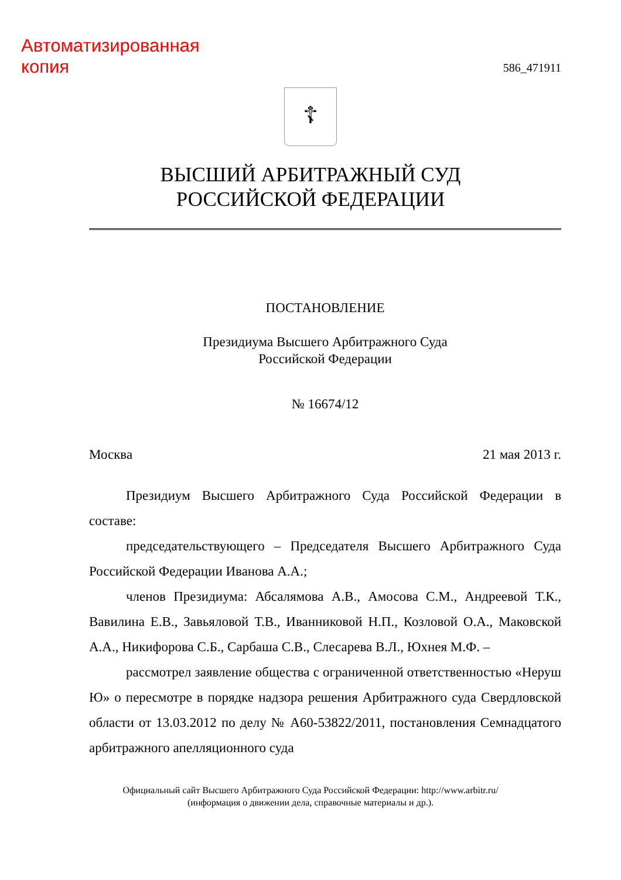Автоматизированная
копия
586_471911
☦
ВЫСШИЙ АРБИТРАЖНЫЙ СУД
РОССИЙСКОЙ ФЕДЕРАЦИИ
ПОСТАНОВЛЕНИЕ
Президиума Высшего Арбитражного Суда
Российской Федерации
№ 16674/12
Москва 21 мая 2013 г.
Президиум Высшего Арбитражного Суда Российской Федерации в составе:
председательствующего – Председателя Высшего Арбитражного Суда Российской Федерации Иванова А.А.;
членов Президиума: Абсалямова А.В., Амосова С.М., Андреевой Т.К., Вавилина Е.В., Завьяловой Т.В., Иванниковой Н.П., Козловой О.А., Маковской А.А., Никифорова С.Б., Сарбаша С.В., Слесарева В.Л., Юхнея М.Ф. –
рассмотрел заявление общества с ограниченной ответственностью «Неруш Ю» о пересмотре в порядке надзора решения Арбитражного суда Свердловской области от 13.03.2012 по делу № А60-53822/2011, постановления Семнадцатого арбитражного апелляционного суда
Официальный сайт Высшего Арбитражного Суда Российской Федерации: http://www.arbitr.ru/
(информация о движении дела, справочные материалы и др.).